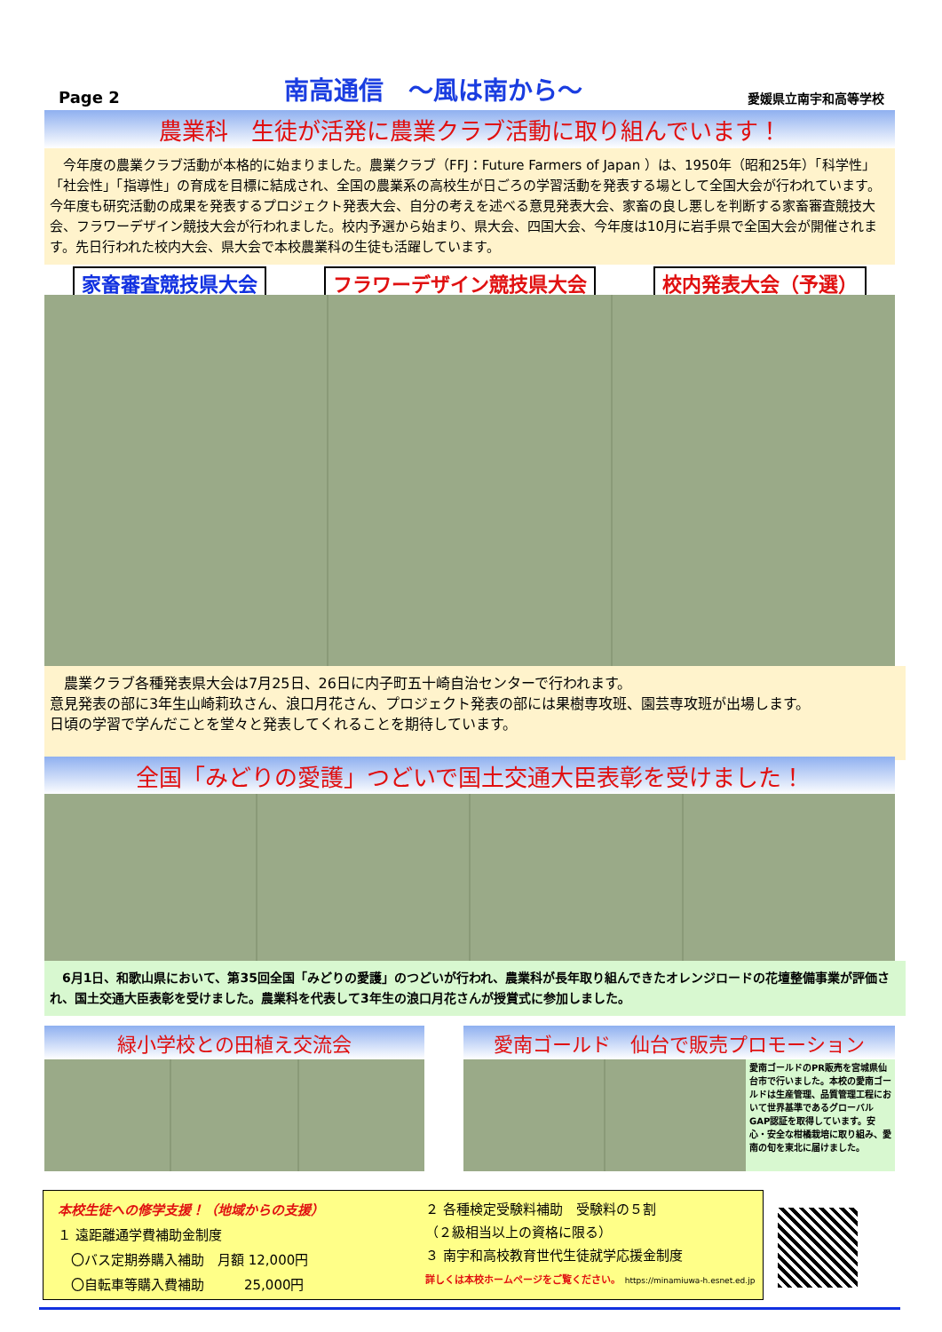Page 2 南高通信　～風は南から～ 愛媛県立南宇和高等学校
農業科　生徒が活発に農業クラブ活動に取り組んでいます！
　今年度の農業クラブ活動が本格的に始まりました。農業クラブ（FFJ：Future Farmers of Japan ）は、1950年（昭和25年）「科学性」「社会性」「指導性」の育成を目標に結成され、全国の農業系の高校生が日ごろの学習活動を発表する場として全国大会が行われています。今年度も研究活動の成果を発表するプロジェクト発表大会、自分の考えを述べる意見発表大会、家畜の良し悪しを判断する家畜審査競技大会、フラワーデザイン競技大会が行われました。校内予選から始まり、県大会、四国大会、今年度は10月に岩手県で全国大会が開催されます。先日行われた校内大会、県大会で本校農業科の生徒も活躍しています。
家畜審査競技県大会 フラワーデザイン競技県大会 校内発表大会（予選）
　農業クラブ各種発表県大会は7月25日、26日に内子町五十崎自治センターで行われます。
意見発表の部に3年生山崎莉玖さん、浪口月花さん、プロジェクト発表の部には果樹専攻班、園芸専攻班が出場します。
日頃の学習で学んだことを堂々と発表してくれることを期待しています。
全国「みどりの愛護」つどいで国土交通大臣表彰を受けました！
　6月1日、和歌山県において、第35回全国「みどりの愛護」のつどいが行われ、農業科が長年取り組んできたオレンジロードの花壇整備事業が評価され、国土交通大臣表彰を受けました。農業科を代表して3年生の浪口月花さんが授賞式に参加しました。
緑小学校との田植え交流会
愛南ゴールド　仙台で販売プロモーション
愛南ゴールドのPR販売を宮城県仙台市で行いました。本校の愛南ゴールドは生産管理、品質管理工程において世界基準であるグローバルGAP認証を取得しています。安心・安全な柑橘栽培に取り組み、愛南の旬を東北に届けました。
本校生徒への修学支援！（地域からの支援）
１ 遠距離通学費補助金制度
　〇バス定期券購入補助　月額 12,000円
　〇自転車等購入費補助　　　25,000円
２ 各種検定受験料補助　受験料の５割
（２級相当以上の資格に限る）
３ 南宇和高校教育世代生徒就学応援金制度
詳しくは本校ホームページをご覧ください。 https://minamiuwa-h.esnet.ed.jp